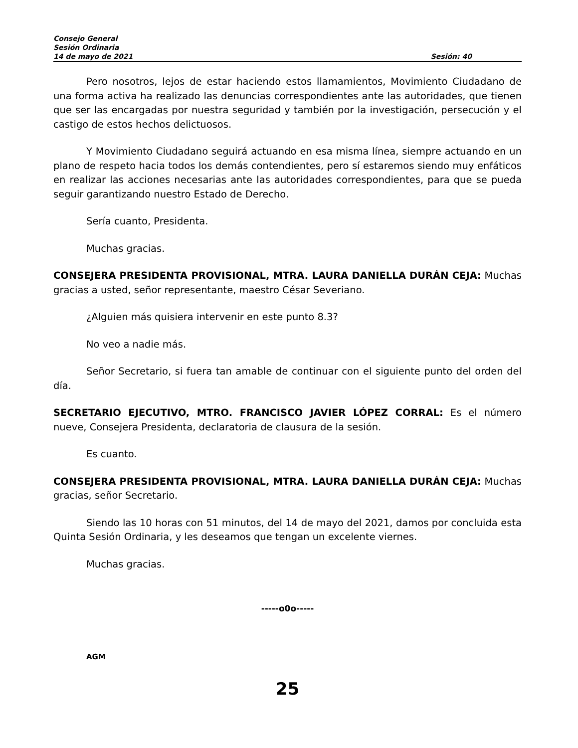Consejo General
Sesión Ordinaria
14 de mayo de 2021 Sesión: 40
Pero nosotros, lejos de estar haciendo estos llamamientos, Movimiento Ciudadano de una forma activa ha realizado las denuncias correspondientes ante las autoridades, que tienen que ser las encargadas por nuestra seguridad y también por la investigación, persecución y el castigo de estos hechos delictuosos.
Y Movimiento Ciudadano seguirá actuando en esa misma línea, siempre actuando en un plano de respeto hacia todos los demás contendientes, pero sí estaremos siendo muy enfáticos en realizar las acciones necesarias ante las autoridades correspondientes, para que se pueda seguir garantizando nuestro Estado de Derecho.
Sería cuanto, Presidenta.
Muchas gracias.
CONSEJERA PRESIDENTA PROVISIONAL, MTRA. LAURA DANIELLA DURÁN CEJA: Muchas gracias a usted, señor representante, maestro César Severiano.
¿Alguien más quisiera intervenir en este punto 8.3?
No veo a nadie más.
Señor Secretario, si fuera tan amable de continuar con el siguiente punto del orden del día.
SECRETARIO EJECUTIVO, MTRO. FRANCISCO JAVIER LÓPEZ CORRAL: Es el número nueve, Consejera Presidenta, declaratoria de clausura de la sesión.
Es cuanto.
CONSEJERA PRESIDENTA PROVISIONAL, MTRA. LAURA DANIELLA DURÁN CEJA: Muchas gracias, señor Secretario.
Siendo las 10 horas con 51 minutos, del 14 de mayo del 2021, damos por concluida esta Quinta Sesión Ordinaria, y les deseamos que tengan un excelente viernes.
Muchas gracias.
-----o0o-----
AGM
25